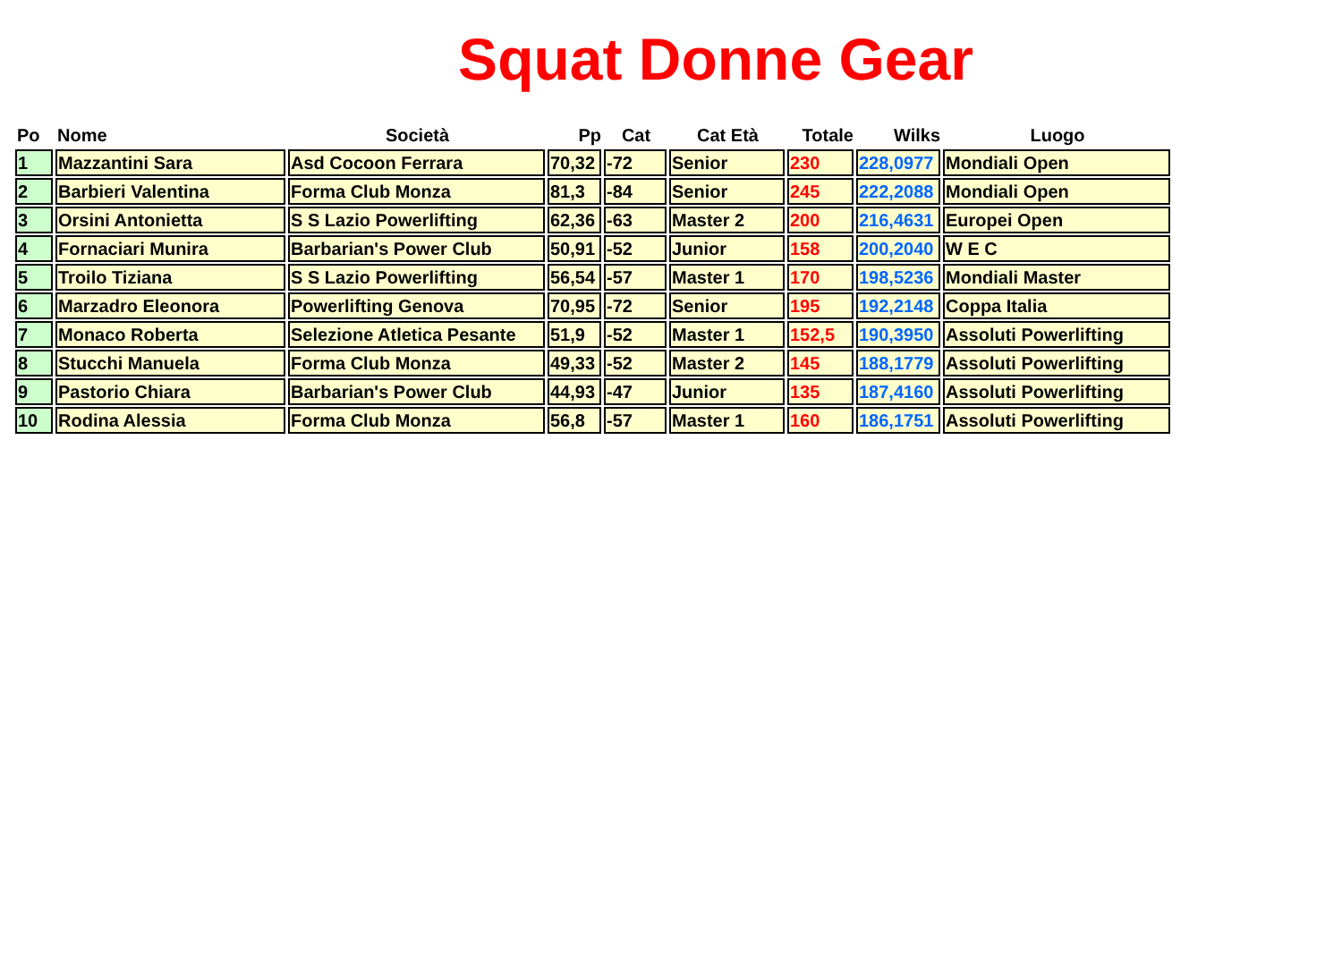Squat Donne Gear
| Po | Nome | Società | Pp | Cat | Cat Età | Totale | Wilks | Luogo |
| --- | --- | --- | --- | --- | --- | --- | --- | --- |
| 1 | Mazzantini Sara | Asd Cocoon Ferrara | 70,32 | -72 | Senior | 230 | 228,0977 | Mondiali Open |
| 2 | Barbieri Valentina | Forma Club Monza | 81,3 | -84 | Senior | 245 | 222,2088 | Mondiali Open |
| 3 | Orsini Antonietta | S S Lazio Powerlifting | 62,36 | -63 | Master 2 | 200 | 216,4631 | Europei Open |
| 4 | Fornaciari Munira | Barbarian's Power Club | 50,91 | -52 | Junior | 158 | 200,2040 | W E C |
| 5 | Troilo Tiziana | S S Lazio Powerlifting | 56,54 | -57 | Master 1 | 170 | 198,5236 | Mondiali Master |
| 6 | Marzadro Eleonora | Powerlifting Genova | 70,95 | -72 | Senior | 195 | 192,2148 | Coppa Italia |
| 7 | Monaco Roberta | Selezione Atletica Pesante | 51,9 | -52 | Master 1 | 152,5 | 190,3950 | Assoluti Powerlifting |
| 8 | Stucchi Manuela | Forma Club Monza | 49,33 | -52 | Master 2 | 145 | 188,1779 | Assoluti Powerlifting |
| 9 | Pastorio Chiara | Barbarian's Power Club | 44,93 | -47 | Junior | 135 | 187,4160 | Assoluti Powerlifting |
| 10 | Rodina Alessia | Forma Club Monza | 56,8 | -57 | Master 1 | 160 | 186,1751 | Assoluti Powerlifting |